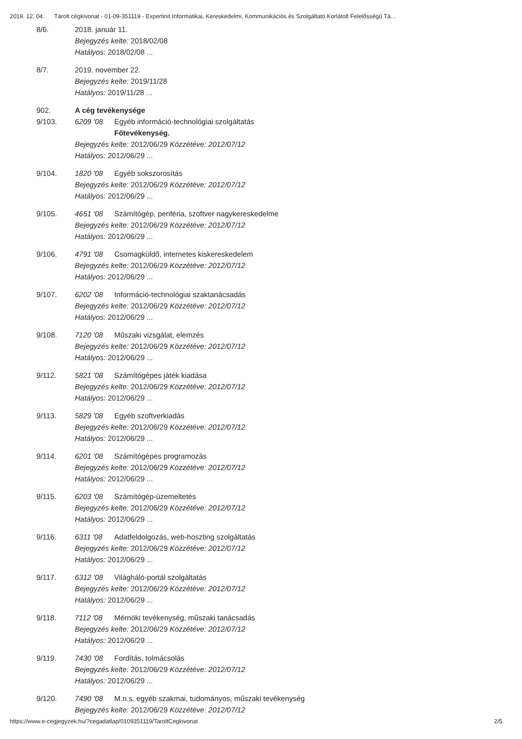2019. 12. 04. Tárolt cégkivonat - 01-09-351119 - Expertinit Informatikai, Kereskedelmi, Kommunikációs és Szolgáltató Korlátolt Felelősségű Tá…
8/6. 2018. január 11.
Bejegyzés kelte: 2018/02/08
Hatályos: 2018/02/08 ...
8/7. 2019. november 22.
Bejegyzés kelte: 2019/11/28
Hatályos: 2019/11/28 ...
902. A cég tevékenysége
9/103. 6209 '08 Egyéb információ-technológiai szolgáltatás
Főtevékenység.
Bejegyzés kelte: 2012/06/29 Közzétéve: 2012/07/12
Hatályos: 2012/06/29 ...
9/104. 1820 '08 Egyéb sokszorosítás
Bejegyzés kelte: 2012/06/29 Közzétéve: 2012/07/12
Hatályos: 2012/06/29 ...
9/105. 4651 '08 Számítógép, periféria, szoftver nagykereskedelme
Bejegyzés kelte: 2012/06/29 Közzétéve: 2012/07/12
Hatályos: 2012/06/29 ...
9/106. 4791 '08 Csomagküldő, internetes kiskereskedelem
Bejegyzés kelte: 2012/06/29 Közzétéve: 2012/07/12
Hatályos: 2012/06/29 ...
9/107. 6202 '08 Információ-technológiai szaktanácsadás
Bejegyzés kelte: 2012/06/29 Közzétéve: 2012/07/12
Hatályos: 2012/06/29 ...
9/108. 7120 '08 Műszaki vizsgálat, elemzés
Bejegyzés kelte: 2012/06/29 Közzétéve: 2012/07/12
Hatályos: 2012/06/29 ...
9/112. 5821 '08 Számítógépes játék kiadása
Bejegyzés kelte: 2012/06/29 Közzétéve: 2012/07/12
Hatályos: 2012/06/29 ...
9/113. 5829 '08 Egyéb szoftverkiadás
Bejegyzés kelte: 2012/06/29 Közzétéve: 2012/07/12
Hatályos: 2012/06/29 ...
9/114. 6201 '08 Számítógépes programozás
Bejegyzés kelte: 2012/06/29 Közzétéve: 2012/07/12
Hatályos: 2012/06/29 ...
9/115. 6203 '08 Számítógép-üzemeltetés
Bejegyzés kelte: 2012/06/29 Közzétéve: 2012/07/12
Hatályos: 2012/06/29 ...
9/116. 6311 '08 Adatfeldolgozás, web-hoszting szolgáltatás
Bejegyzés kelte: 2012/06/29 Közzétéve: 2012/07/12
Hatályos: 2012/06/29 ...
9/117. 6312 '08 Világháló-portál szolgáltatás
Bejegyzés kelte: 2012/06/29 Közzétéve: 2012/07/12
Hatályos: 2012/06/29 ...
9/118. 7112 '08 Mérnöki tevékenység, műszaki tanácsadás
Bejegyzés kelte: 2012/06/29 Közzétéve: 2012/07/12
Hatályos: 2012/06/29 ...
9/119. 7430 '08 Fordítás, tolmácsolás
Bejegyzés kelte: 2012/06/29 Közzétéve: 2012/07/12
Hatályos: 2012/06/29 ...
9/120. 7490 '08 M.n.s. egyéb szakmai, tudományos, műszaki tevékenység
Bejegyzés kelte: 2012/06/29 Közzétéve: 2012/07/12
https://www.e-cegjegyzek.hu/?cegadatlap/0109351119/TaroltCegkivonat 2/5